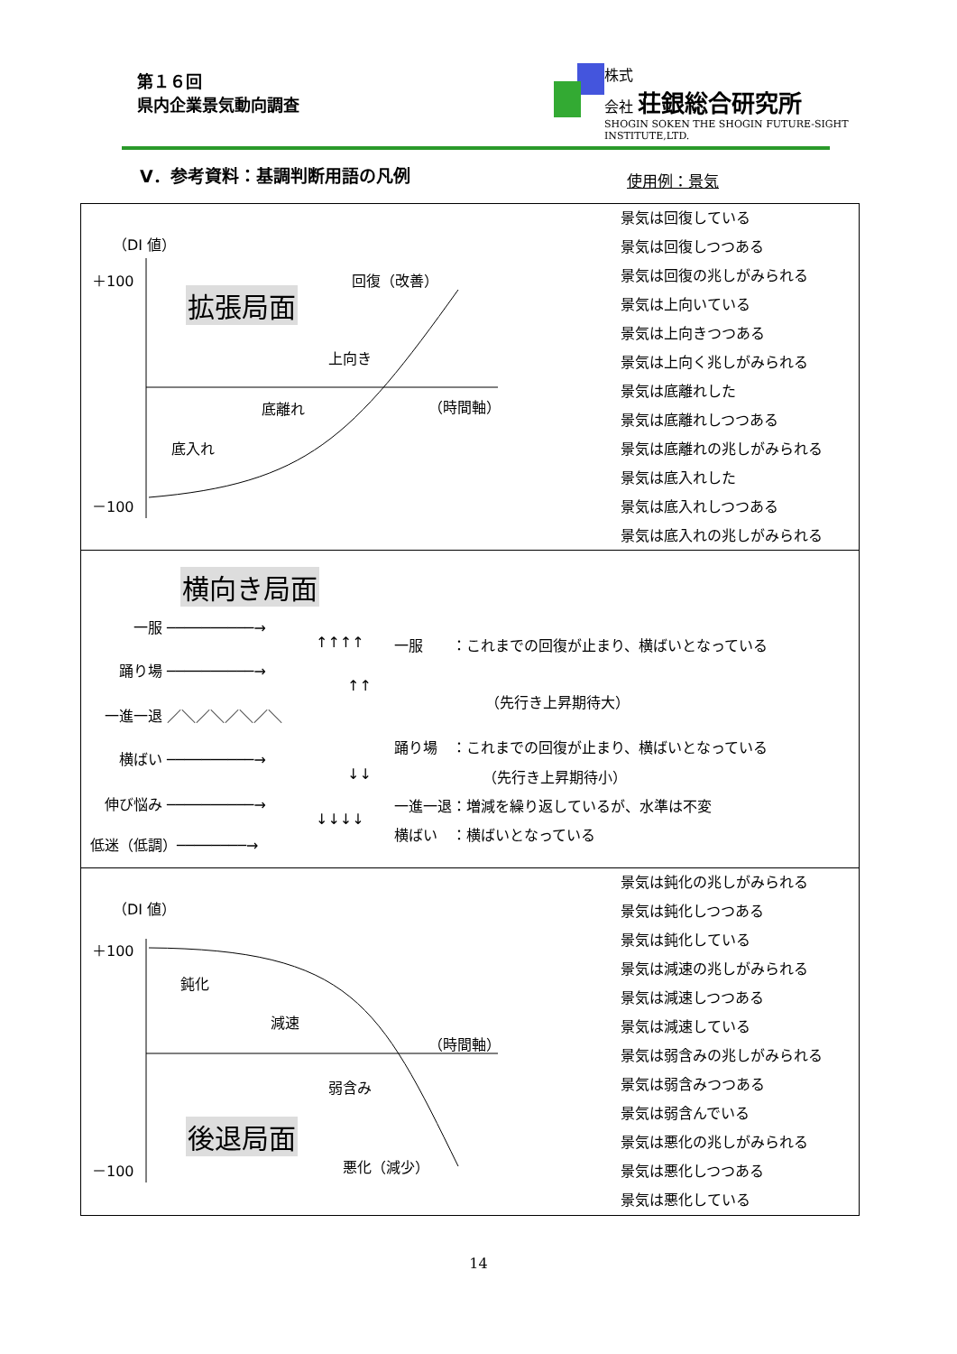第１６回
県内企業景気動向調査
株式
会社 荘銀総合研究所
SHOGIN SOKEN THE SHOGIN FUTURE-SIGHT INSTITUTE,LTD.
Ⅴ．参考資料：基調判断用語の凡例 使用例：景気
（DI 値）
＋100
拡張局面
回復（改善）
上向き
底離れ （時間軸）
底入れ
－100
景気は回復している
景気は回復しつつある
景気は回復の兆しがみられる
景気は上向いている
景気は上向きつつある
景気は上向く兆しがみられる
景気は底離れした
景気は底離れしつつある
景気は底離れの兆しがみられる
景気は底入れした
景気は底入れしつつある
景気は底入れの兆しがみられる
横向き局面
一服 ──────────→
↑↑↑↑
一服　　：これまでの回復が止まり、横ばいとなっている
踊り場 ──────────→
↑↑
（先行き上昇期待大）
一進一退 ／＼／＼／＼／＼
横ばい ──────────→
踊り場　：これまでの回復が止まり、横ばいとなっている
↓↓ （先行き上昇期待小）
伸び悩み ──────────→
一進一退：増減を繰り返しているが、水準は不変
↓↓↓↓
低迷（低調）────────→
横ばい　：横ばいとなっている
（DI 値）
＋100
鈍化
減速
（時間軸）
弱含み
後退局面
悪化（減少）
－100
景気は鈍化の兆しがみられる
景気は鈍化しつつある
景気は鈍化している
景気は減速の兆しがみられる
景気は減速しつつある
景気は減速している
景気は弱含みの兆しがみられる
景気は弱含みつつある
景気は弱含んでいる
景気は悪化の兆しがみられる
景気は悪化しつつある
景気は悪化している
14